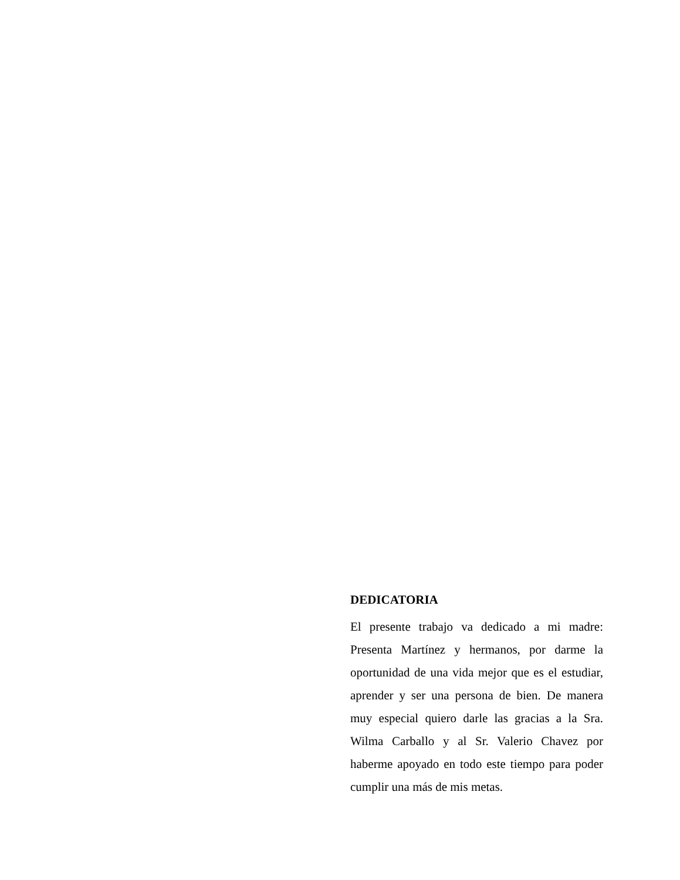DEDICATORIA
El presente trabajo va dedicado a mi madre: Presenta Martínez y hermanos, por darme la oportunidad de una vida mejor que es el estudiar, aprender y ser una persona de bien. De manera muy especial quiero darle las gracias a la Sra. Wilma Carballo y al Sr. Valerio Chavez por haberme apoyado en todo este tiempo para poder cumplir una más de mis metas.